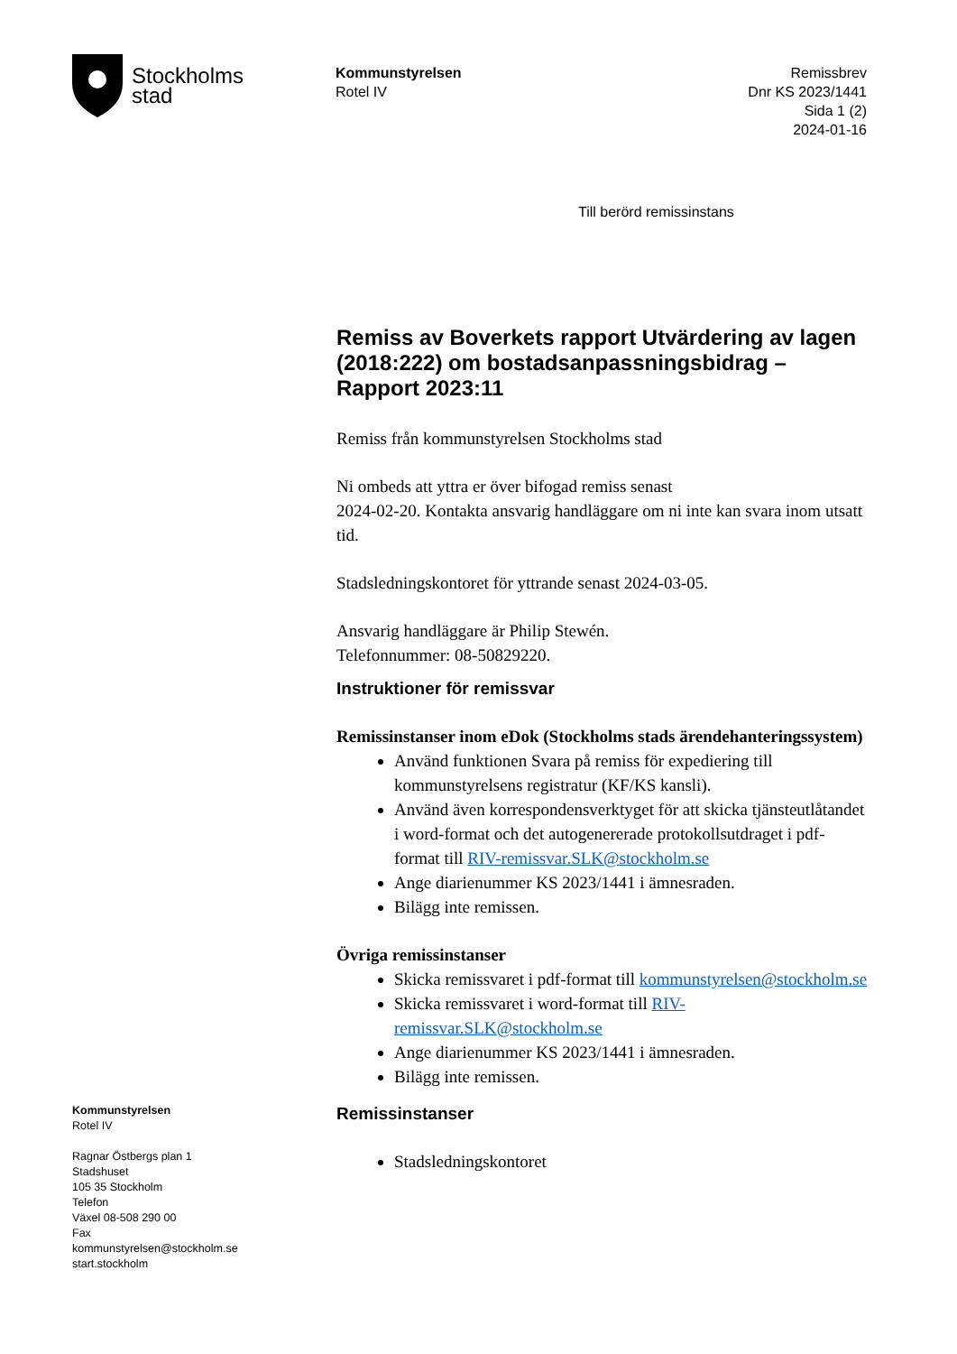Stockholms
stad
Kommunstyrelsen
Rotel IV
Remissbrev
Dnr KS 2023/1441
Sida 1 (2)
2024-01-16
Till berörd remissinstans
Remiss av Boverkets rapport Utvärdering av lagen (2018:222) om bostadsanpassningsbidrag – Rapport 2023:11
Remiss från kommunstyrelsen Stockholms stad
Ni ombeds att yttra er över bifogad remiss senast
2024-02-20. Kontakta ansvarig handläggare om ni inte kan svara inom utsatt tid.
Stadsledningskontoret för yttrande senast 2024-03-05.
Ansvarig handläggare är Philip Stewén.
Telefonnummer: 08-50829220.
Instruktioner för remissvar
Remissinstanser inom eDok (Stockholms stads ärendehanteringssystem)
Använd funktionen Svara på remiss för expediering till kommunstyrelsens registratur (KF/KS kansli).
Använd även korrespondensverktyget för att skicka tjänsteutlåtandet i word-format och det autogenererade protokollsutdraget i pdf-format till RIV-remissvar.SLK@stockholm.se
Ange diarienummer KS 2023/1441 i ämnesraden.
Bilägg inte remissen.
Övriga remissinstanser
Skicka remissvaret i pdf-format till kommunstyrelsen@stockholm.se
Skicka remissvaret i word-format till RIV-remissvar.SLK@stockholm.se
Ange diarienummer KS 2023/1441 i ämnesraden.
Bilägg inte remissen.
Remissinstanser
Stadsledningskontoret
Kommunstyrelsen
Rotel IV
Ragnar Östbergs plan 1
Stadshuset
105 35 Stockholm
Telefon
Växel 08-508 290 00
Fax
kommunstyrelsen@stockholm.se
start.stockholm